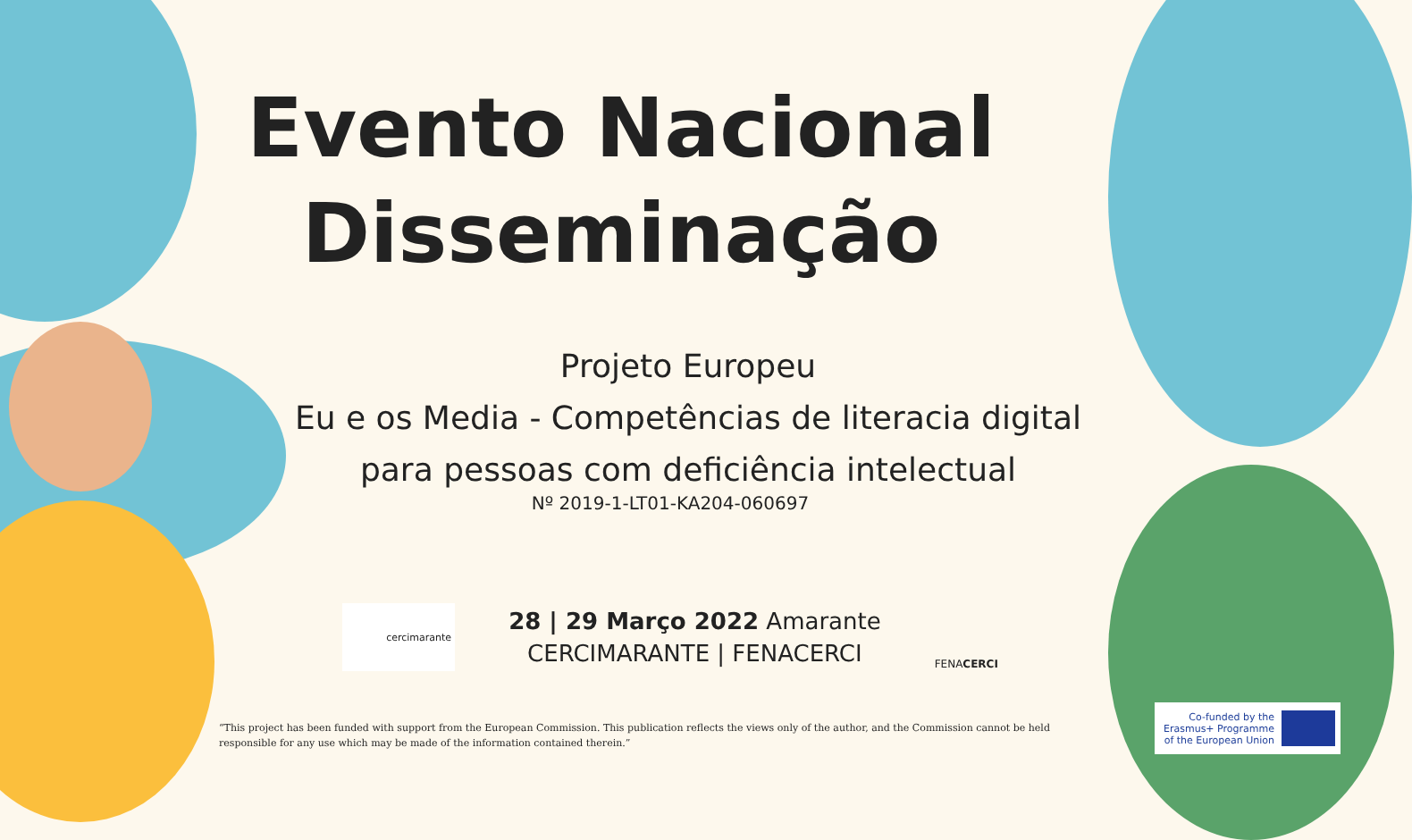Evento Nacional
Disseminação
Projeto Europeu
Eu e os Media - Competências de literacia digital
para pessoas com deficiência intelectual
Nº 2019-1-LT01-KA204-060697
cercimarante
28 | 29 Março 2022 Amarante
CERCIMARANTE | FENACERCI
FENACERCI
“This project has been funded with support from the European Commission. This publication reflects the views only of the author, and the Commission cannot be held responsible for any use which may be made of the information contained therein.”
Co-funded by the
Erasmus+ Programme
of the European Union